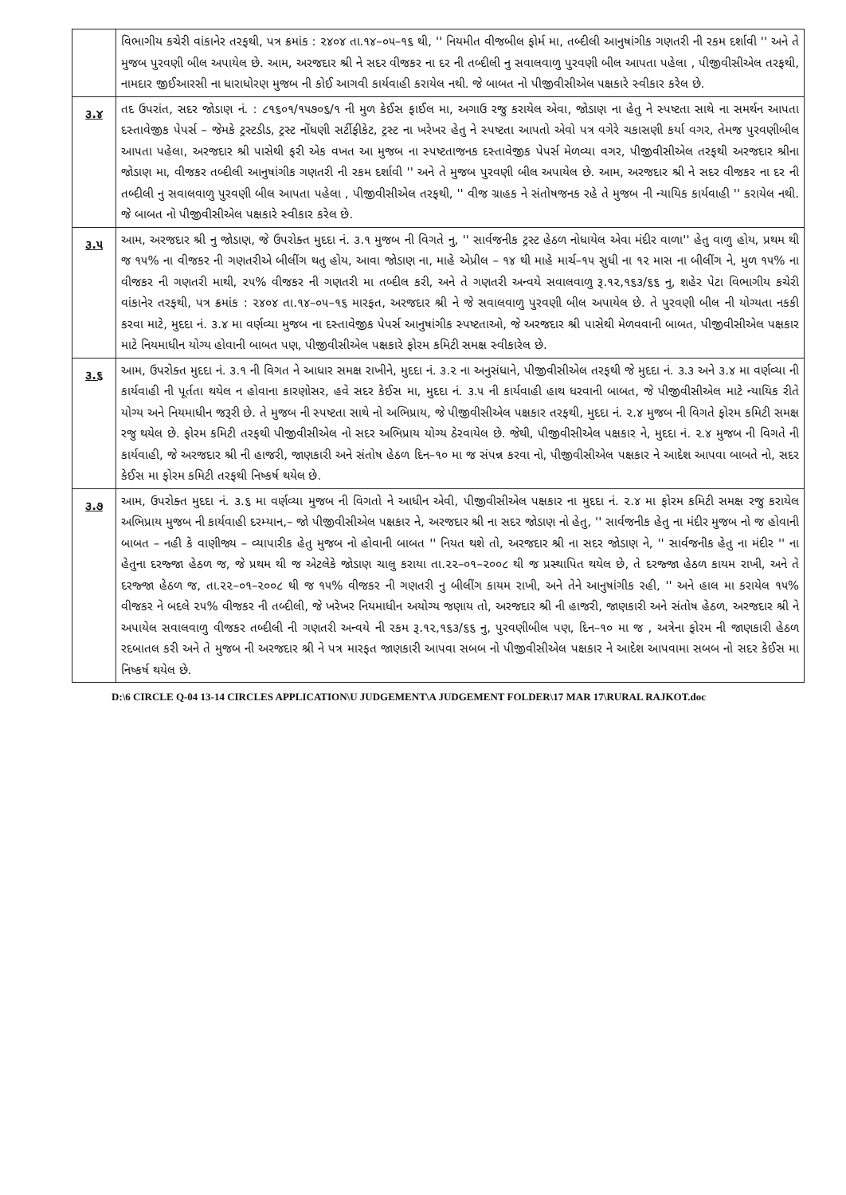| | વિભાગીય કચેરી વાંકાનેર તરફથી, પત્ર ક્રમાંક : ૨૪૦૪ તા.૧૪–૦૫–૧૬ થી, '' નિયમીત વીજબીલ ફોર્મ મા, તબ્દીલી આનુષાંગીક ગણતરી ની રકમ દર્શાવી '' અને તે મુજબ પુરવણી બીલ અપાયેલ છે. આમ, અરજદાર શ્રી ને સદર વીજકર ના દર ની તબ્દીલી નુ સવાલવાળુ પુરવણી બીલ આપતા પહેલા , પીજીવીસીએલ તરફથી, નામદાર જીઈઆરસી ના ધારાધોરણ મુજબ ની કોઈ આગવી કાર્યવાહી કરાયેલ નથી. જે બાબત નો પીજીવીસીએલ પક્ષકારે સ્વીકાર કરેલ છે. |
| ૩.૪ | તદ ઉપરાંત, સદર જોડાણ નં. : ૮૧૬૦૧/૧૫૭૦૬/૧ ની મુળ કેઈસ ફાઈલ મા, અગાઉ રજુ કરાયેલ એવા, જોડાણ ના હેતુ ને સ્પષ્ટતા સાથે ના સમર્થન આપતા દસ્તાવેજીક પેપર્સ – જેમકે ટ્રસ્ટડીડ, ટ્રસ્ટ નોંધણી સર્ટીફીકેટ, ટ્રસ્ટ ના ખરેખર હેતુ ને સ્પષ્ટતા આપતો એવો પત્ર વગેરે ચકાસણી કર્યા વગર, તેમજ પુરવણીબીલ આપતા પહેલા, અરજદાર શ્રી પાસેથી ફરી એક વખત આ મુજબ ના સ્પષ્ટતાજનક દસ્તાવેજીક પેપર્સ મેળવ્યા વગર, પીજીવીસીએલ તરફથી અરજદાર શ્રીના જોડાણ મા, વીજકર તબ્દીલી આનુષાંગીક ગણતરી ની રકમ દર્શાવી '' અને તે મુજબ પુરવણી બીલ અપાયેલ છે. આમ, અરજદાર શ્રી ને સદર વીજકર ના દર ની તબ્દીલી નુ સવાલવાળુ પુરવણી બીલ આપતા પહેલા , પીજીવીસીએલ તરફથી, '' વીજ ગ્રાહક ને સંતોષજનક રહે તે મુજબ ની ન્યાયિક કાર્યવાહી '' કરાયેલ નથી. જે બાબત નો પીજીવીસીએલ પક્ષકારે સ્વીકાર કરેલ છે. |
| ૩.૫ | આમ, અરજદાર શ્રી નુ જોડાણ, જે ઉપરોક્ત મુદદા નં. ૩.૧ મુજબ ની વિગતે નુ, '' સાર્વજનીક ટ્રસ્ટ હેઠળ નોધાયેલ એવા મંદીર વાળા'' હેતુ વાળુ હોય, પ્રથમ થી જ ૧૫% ના વીજકર ની ગણતરીએ બીલીંગ થતુ હોય, આવા જોડાણ ના, માહે એપ્રીલ – ૧૪ થી માહે માર્ચ–૧૫ સુધી ના ૧૨ માસ ના બીલીંગ ને, મુળ ૧૫% ના વીજકર ની ગણતરી માથી, ૨૫% વીજકર ની ગણતરી મા તબ્દીલ કરી, અને તે ગણતરી અન્વયે સવાલવાળુ રૂ.૧૨,૧૬૩/૬૬ નુ, શહેર પેટા વિભાગીય કચેરી વાંકાનેર તરફથી, પત્ર ક્રમાંક : ૨૪૦૪ તા.૧૪–૦૫–૧૬ મારફત, અરજદાર શ્રી ને જે સવાલવાળુ પુરવણી બીલ અપાયેલ છે. તે પુરવણી બીલ ની યોગ્યતા નકકી કરવા માટે, મુદદા નં. ૩.૪ મા વર્ણવ્યા મુજબ ના દસ્તાવેજીક પેપર્સ આનુષાંગીક સ્પષ્ટતાઓ, જે અરજદાર શ્રી પાસેથી મેળવવાની બાબત, પીજીવીસીએલ પક્ષકાર માટે નિયમાધીન યોગ્ય હોવાની બાબત પણ, પીજીવીસીએલ પક્ષકારે ફોરમ કમિટી સમક્ષ સ્વીકારેલ છે. |
| ૩.૬ | આમ, ઉપરોક્ત મુદદા નં. ૩.૧ ની વિગત ને આધાર સમક્ષ રાખીને, મુદદા નં. ૩.૨ ના અનુસંધાને, પીજીવીસીએલ તરફથી જે મુદદા નં. ૩.૩ અને ૩.૪ મા વર્ણવ્યા ની કાર્યવાહી ની પૂર્તતા થયેલ ન હોવાના કારણોસર, હવે સદર કેઈસ મા, મુદદા નં. ૩.૫ ની કાર્યવાહી હાથ ધરવાની બાબત, જે પીજીવીસીએલ માટે ન્યાયિક રીતે યોગ્ય અને નિયમાધીન જરૂરી છે. તે મુજબ ની સ્પષ્ટતા સાથે નો અભિપ્રાય, જે પીજીવીસીએલ પક્ષકાર તરફથી, મુદદા નં. ૨.૪ મુજબ ની વિગતે ફોરમ કમિટી સમક્ષ રજુ થયેલ છે. ફોરમ કમિટી તરફથી પીજીવીસીએલ નો સદર અભિપ્રાય યોગ્ય ઠેરવાયેલ છે. જેથી, પીજીવીસીએલ પક્ષકાર ને, મુદદા નં. ૨.૪ મુજબ ની વિગતે ની કાર્યવાહી, જે અરજદાર શ્રી ની હાજરી, જાણકારી અને સંતોષ હેઠળ દિન–૧૦ મા જ સંપન્ન કરવા નો, પીજીવીસીએલ પક્ષકાર ને આદેશ આપવા બાબતે નો, સદર કેઈસ મા ફોરમ કમિટી તરફથી નિષ્કર્ષ થયેલ છે. |
| ૩.૭ | આમ, ઉપરોક્ત મુદદા નં. ૩.૬ મા વર્ણવ્યા મુજબ ની વિગતો ને આધીન એવી, પીજીવીસીએલ પક્ષકાર ના મુદદા નં. ૨.૪ મા ફોરમ કમિટી સમક્ષ રજુ કરાયેલ અભિપ્રાય મુજબ ની કાર્યવાહી દરમ્યાન,– જો પીજીવીસીએલ પક્ષકાર ને, અરજદાર શ્રી ના સદર જોડાણ નો હેતુ, '' સાર્વજનીક હેતુ ના મંદીર મુજબ નો જ હોવાની બાબત – નહી કે વાણીજ્ય – વ્યાપારીક હેતુ મુજબ નો હોવાની બાબત '' નિયત થશે તો, અરજદાર શ્રી ના સદર જોડાણ ને, '' સાર્વજનીક હેતુ ના મંદીર '' ના હેતુના દરજ્જા હેઠળ જ, જે પ્રથમ થી જ એટલેકે જોડાણ ચાલુ કરાયા તા.૨૨–૦૧–૨૦૦૮ થી જ પ્રસ્થાપિત થયેલ છે, તે દરજ્જા હેઠળ કાયમ રાખી, અને તે દરજ્જા હેઠળ જ, તા.૨૨–૦૧–૨૦૦૮ થી જ ૧૫% વીજકર ની ગણતરી નુ બીલીંગ કાયમ રાખી, અને તેને આનુષાંગીક રહી, '' અને હાલ મા કરાયેલ ૧૫% વીજકર ને બદલે ૨૫% વીજકર ની તબ્દીલી, જે ખરેખર નિયમાધીન અયોગ્ય જણાય તો, અરજદાર શ્રી ની હાજરી, જાણકારી અને સંતોષ હેઠળ, અરજદાર શ્રી ને અપાયેલ સવાલવાળુ વીજકર તબ્દીલી ની ગણતરી અન્વયે ની રકમ રૂ.૧૨,૧૬૩/૬૬ નુ, પુરવણીબીલ પણ, દિન–૧૦ મા જ , અત્રેના ફોરમ ની જાણકારી હેઠળ રદબાતલ કરી અને તે મુજબ ની અરજદાર શ્રી ને પત્ર મારફત જાણકારી આપવા સબબ નો પીજીવીસીએલ પક્ષકાર ને આદેશ આપવામા સબબ નો સદર કેઈસ મા નિષ્કર્ષ થયેલ છે. |
D:\6 CIRCLE Q-04 13-14 CIRCLES APPLICATION\U JUDGEMENT\A JUDGEMENT FOLDER\17 MAR 17\RURAL RAJKOT.doc